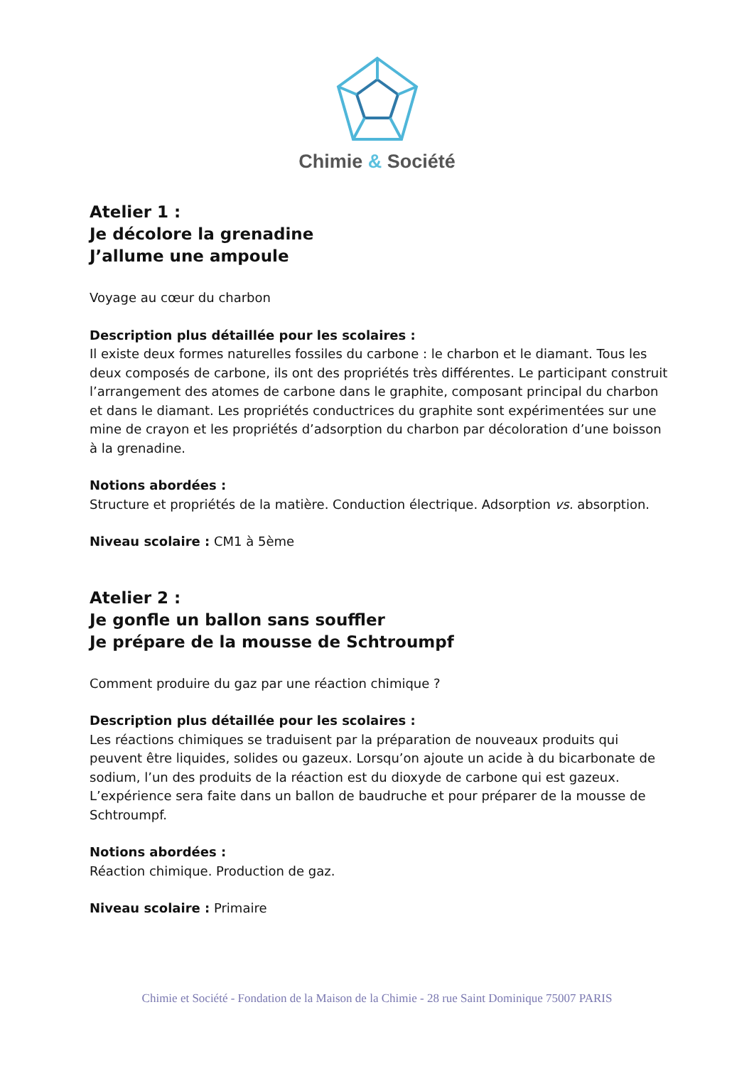Chimie & Société
Atelier 1 :
Je décolore la grenadine
J’allume une ampoule
Voyage au cœur du charbon
Description plus détaillée pour les scolaires :
Il existe deux formes naturelles fossiles du carbone : le charbon et le diamant. Tous les deux composés de carbone, ils ont des propriétés très différentes. Le participant construit l’arrangement des atomes de carbone dans le graphite, composant principal du charbon et dans le diamant. Les propriétés conductrices du graphite sont expérimentées sur une mine de crayon et les propriétés d’adsorption du charbon par décoloration d’une boisson à la grenadine.
Notions abordées :
Structure et propriétés de la matière. Conduction électrique. Adsorption vs. absorption.
Niveau scolaire : CM1 à 5ème
Atelier 2 :
Je gonfle un ballon sans souffler
Je prépare de la mousse de Schtroumpf
Comment produire du gaz par une réaction chimique ?
Description plus détaillée pour les scolaires :
Les réactions chimiques se traduisent par la préparation de nouveaux produits qui peuvent être liquides, solides ou gazeux. Lorsqu’on ajoute un acide à du bicarbonate de sodium, l’un des produits de la réaction est du dioxyde de carbone qui est gazeux. L’expérience sera faite dans un ballon de baudruche et pour préparer de la mousse de Schtroumpf.
Notions abordées :
Réaction chimique. Production de gaz.
Niveau scolaire : Primaire
Chimie et Société - Fondation de la Maison de la Chimie - 28 rue Saint Dominique 75007 PARIS